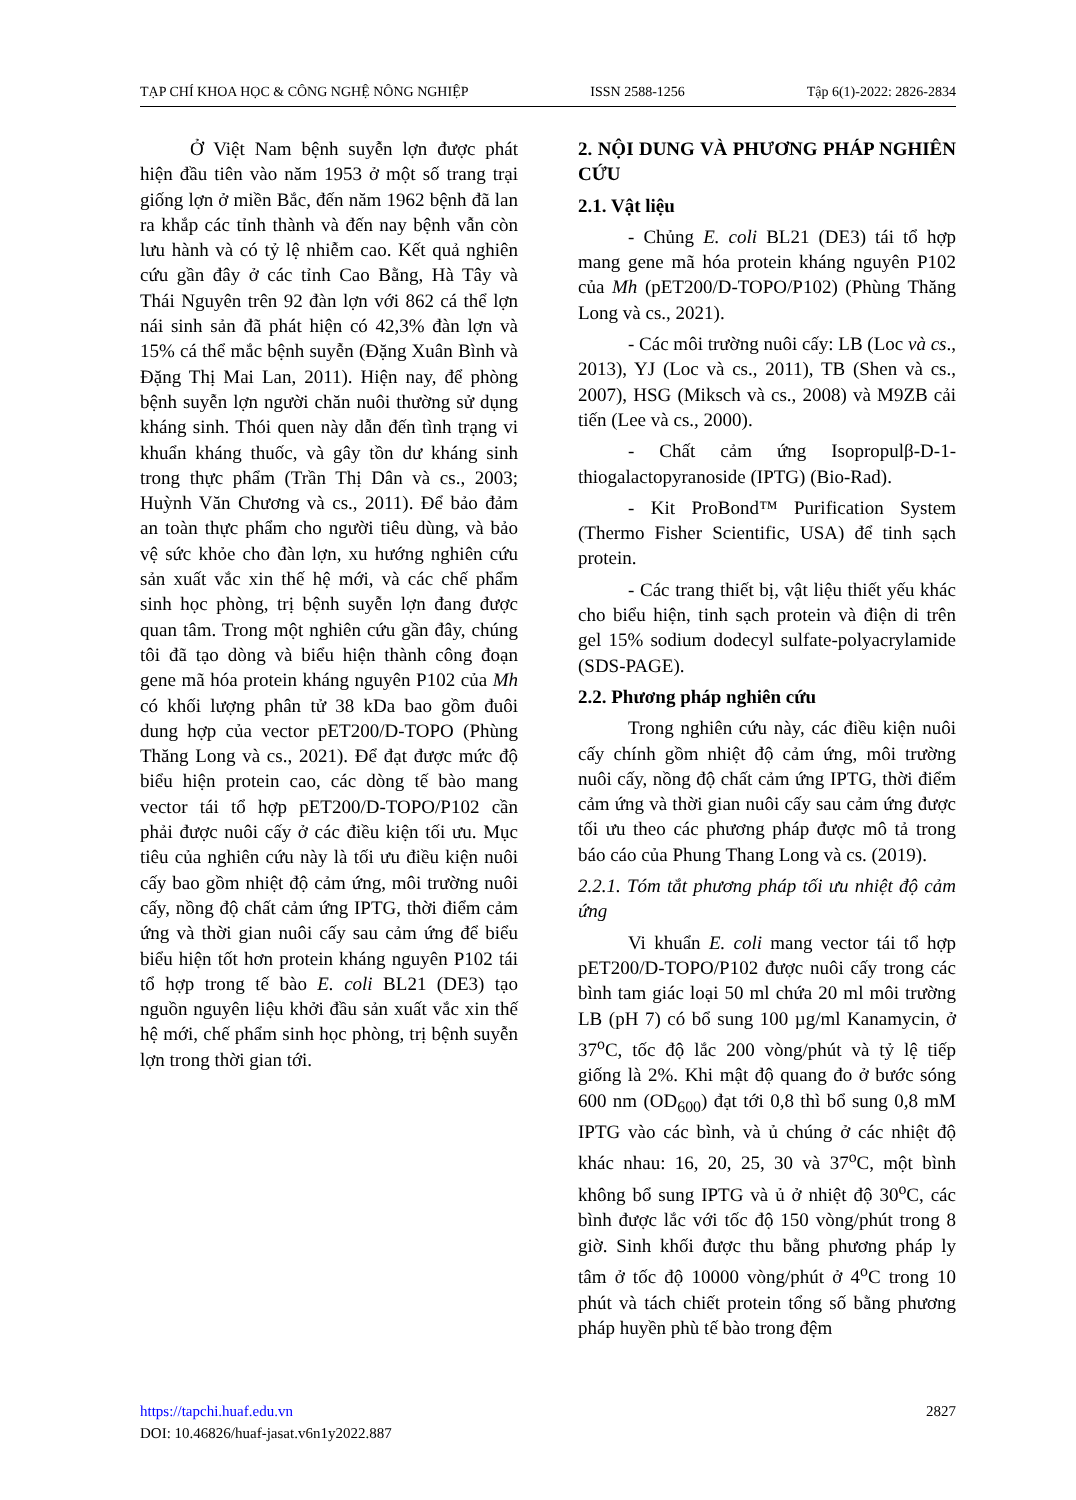TẠP CHÍ KHOA HỌC & CÔNG NGHỆ NÔNG NGHIỆP ISSN 2588-1256 Tập 6(1)-2022: 2826-2834
Ở Việt Nam bệnh suyễn lợn được phát hiện đầu tiên vào năm 1953 ở một số trang trại giống lợn ở miền Bắc, đến năm 1962 bệnh đã lan ra khắp các tỉnh thành và đến nay bệnh vẫn còn lưu hành và có tỷ lệ nhiễm cao. Kết quả nghiên cứu gần đây ở các tỉnh Cao Bằng, Hà Tây và Thái Nguyên trên 92 đàn lợn với 862 cá thể lợn nái sinh sản đã phát hiện có 42,3% đàn lợn và 15% cá thể mắc bệnh suyễn (Đặng Xuân Bình và Đặng Thị Mai Lan, 2011). Hiện nay, để phòng bệnh suyễn lợn người chăn nuôi thường sử dụng kháng sinh. Thói quen này dẫn đến tình trạng vi khuẩn kháng thuốc, và gây tồn dư kháng sinh trong thực phẩm (Trần Thị Dân và cs., 2003; Huỳnh Văn Chương và cs., 2011). Để bảo đảm an toàn thực phẩm cho người tiêu dùng, và bảo vệ sức khỏe cho đàn lợn, xu hướng nghiên cứu sản xuất vắc xin thế hệ mới, và các chế phẩm sinh học phòng, trị bệnh suyễn lợn đang được quan tâm. Trong một nghiên cứu gần đây, chúng tôi đã tạo dòng và biểu hiện thành công đoạn gene mã hóa protein kháng nguyên P102 của Mh có khối lượng phân tử 38 kDa bao gồm đuôi dung hợp của vector pET200/D-TOPO (Phùng Thăng Long và cs., 2021). Để đạt được mức độ biểu hiện protein cao, các dòng tế bào mang vector tái tổ hợp pET200/D-TOPO/P102 cần phải được nuôi cấy ở các điều kiện tối ưu. Mục tiêu của nghiên cứu này là tối ưu điều kiện nuôi cấy bao gồm nhiệt độ cảm ứng, môi trường nuôi cấy, nồng độ chất cảm ứng IPTG, thời điểm cảm ứng và thời gian nuôi cấy sau cảm ứng để biểu biểu hiện tốt hơn protein kháng nguyên P102 tái tổ hợp trong tế bào E. coli BL21 (DE3) tạo nguồn nguyên liệu khởi đầu sản xuất vắc xin thế hệ mới, chế phẩm sinh học phòng, trị bệnh suyễn lợn trong thời gian tới.
2. NỘI DUNG VÀ PHƯƠNG PHÁP NGHIÊN CỨU
2.1. Vật liệu
- Chủng E. coli BL21 (DE3) tái tổ hợp mang gene mã hóa protein kháng nguyên P102 của Mh (pET200/D-TOPO/P102) (Phùng Thăng Long và cs., 2021).
- Các môi trường nuôi cấy: LB (Loc và cs., 2013), YJ (Loc và cs., 2011), TB (Shen và cs., 2007), HSG (Miksch và cs., 2008) và M9ZB cải tiến (Lee và cs., 2000).
- Chất cảm ứng Isopropulβ-D-1-thiogalactopyranoside (IPTG) (Bio-Rad).
- Kit ProBond™ Purification System (Thermo Fisher Scientific, USA) để tinh sạch protein.
- Các trang thiết bị, vật liệu thiết yếu khác cho biểu hiện, tinh sạch protein và điện di trên gel 15% sodium dodecyl sulfate-polyacrylamide (SDS-PAGE).
2.2. Phương pháp nghiên cứu
Trong nghiên cứu này, các điều kiện nuôi cấy chính gồm nhiệt độ cảm ứng, môi trường nuôi cấy, nồng độ chất cảm ứng IPTG, thời điểm cảm ứng và thời gian nuôi cấy sau cảm ứng được tối ưu theo các phương pháp được mô tả trong báo cáo của Phung Thang Long và cs. (2019).
2.2.1. Tóm tắt phương pháp tối ưu nhiệt độ cảm ứng
Vi khuẩn E. coli mang vector tái tổ hợp pET200/D-TOPO/P102 được nuôi cấy trong các bình tam giác loại 50 ml chứa 20 ml môi trường LB (pH 7) có bổ sung 100 µg/ml Kanamycin, ở 37<sup>o</sup>C, tốc độ lắc 200 vòng/phút và tỷ lệ tiếp giống là 2%. Khi mật độ quang đo ở bước sóng 600 nm (OD<sub>600</sub>) đạt tới 0,8 thì bổ sung 0,8 mM IPTG vào các bình, và ủ chúng ở các nhiệt độ khác nhau: 16, 20, 25, 30 và 37<sup>o</sup>C, một bình không bổ sung IPTG và ủ ở nhiệt độ 30<sup>o</sup>C, các bình được lắc với tốc độ 150 vòng/phút trong 8 giờ. Sinh khối được thu bằng phương pháp ly tâm ở tốc độ 10000 vòng/phút ở 4<sup>o</sup>C trong 10 phút và tách chiết protein tổng số bằng phương pháp huyền phù tế bào trong đệm
https://tapchi.huaf.edu.vn 2827
DOI: 10.46826/huaf-jasat.v6n1y2022.887